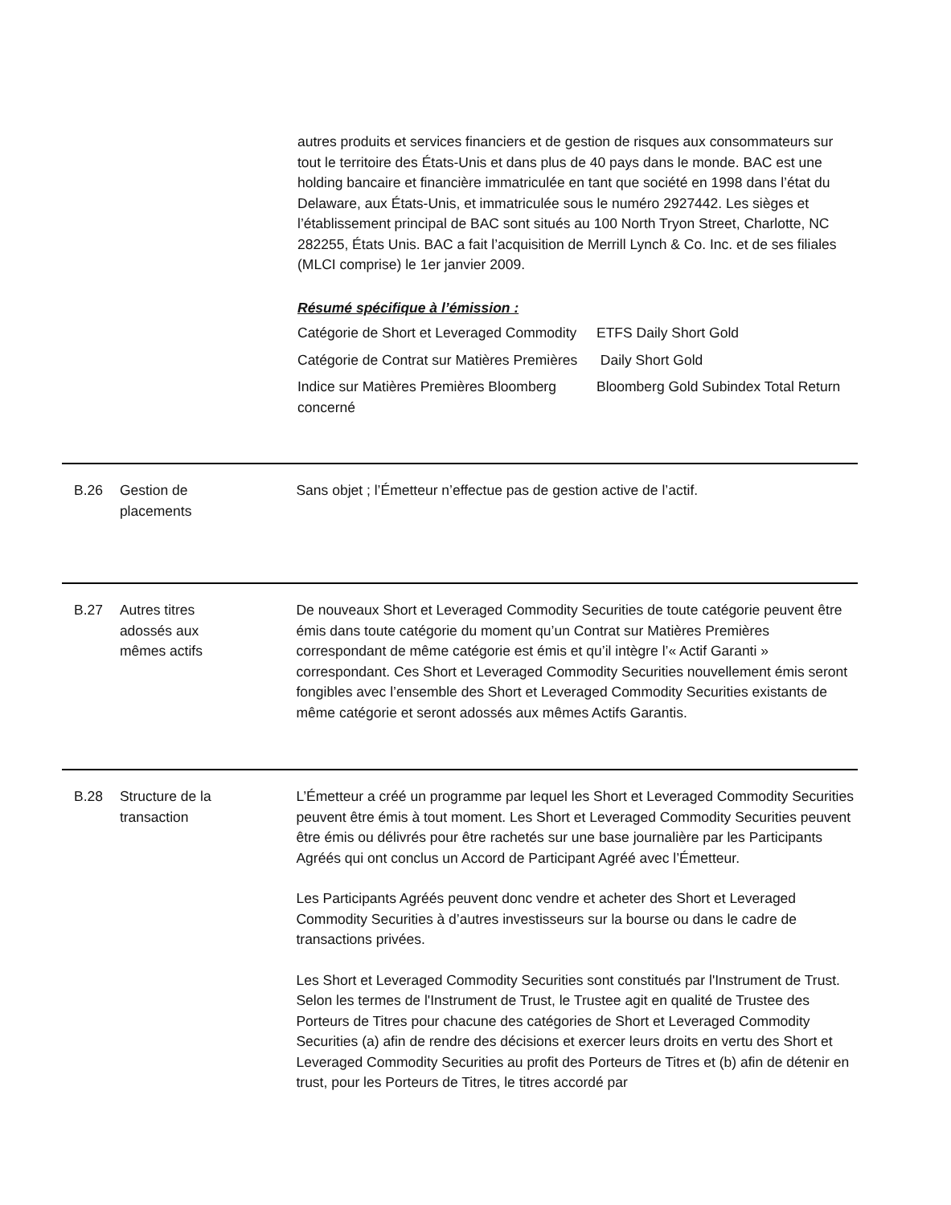autres produits et services financiers et de gestion de risques aux consommateurs sur tout le territoire des États-Unis et dans plus de 40 pays dans le monde. BAC est une holding bancaire et financière immatriculée en tant que société en 1998 dans l’état du Delaware, aux États-Unis, et immatriculée sous le numéro 2927442. Les sièges et l’établissement principal de BAC sont situés au 100 North Tryon Street, Charlotte, NC 282255, États Unis. BAC a fait l’acquisition de Merrill Lynch & Co. Inc. et de ses filiales (MLCI comprise) le 1er janvier 2009.
Résumé spécifique à l’émission :
| Catégorie de Short et Leveraged Commodity | ETFS Daily Short Gold |
| Catégorie de Contrat sur Matières Premières | Daily Short Gold |
| Indice sur Matières Premières Bloomberg concerné | Bloomberg Gold Subindex Total Return |
B.26 Gestion de
placements
Sans objet ; l’Émetteur n’effectue pas de gestion active de l’actif.
B.27 Autres titres
adossés aux
mêmes actifs
De nouveaux Short et Leveraged Commodity Securities de toute catégorie peuvent être émis dans toute catégorie du moment qu’un Contrat sur Matières Premières correspondant de même catégorie est émis et qu’il intègre l’« Actif Garanti » correspondant. Ces Short et Leveraged Commodity Securities nouvellement émis seront fongibles avec l’ensemble des Short et Leveraged Commodity Securities existants de même catégorie et seront adossés aux mêmes Actifs Garantis.
B.28 Structure de la
transaction
L’Émetteur a créé un programme par lequel les Short et Leveraged Commodity Securities peuvent être émis à tout moment. Les Short et Leveraged Commodity Securities peuvent être émis ou délivrés pour être rachetés sur une base journalière par les Participants Agréés qui ont conclus un Accord de Participant Agréé avec l’Émetteur.
Les Participants Agréés peuvent donc vendre et acheter des Short et Leveraged Commodity Securities à d’autres investisseurs sur la bourse ou dans le cadre de transactions privées.
Les Short et Leveraged Commodity Securities sont constitués par l'Instrument de Trust. Selon les termes de l'Instrument de Trust, le Trustee agit en qualité de Trustee des Porteurs de Titres pour chacune des catégories de Short et Leveraged Commodity Securities (a) afin de rendre des décisions et exercer leurs droits en vertu des Short et Leveraged Commodity Securities au profit des Porteurs de Titres et (b) afin de détenir en trust, pour les Porteurs de Titres, le titres accordé par